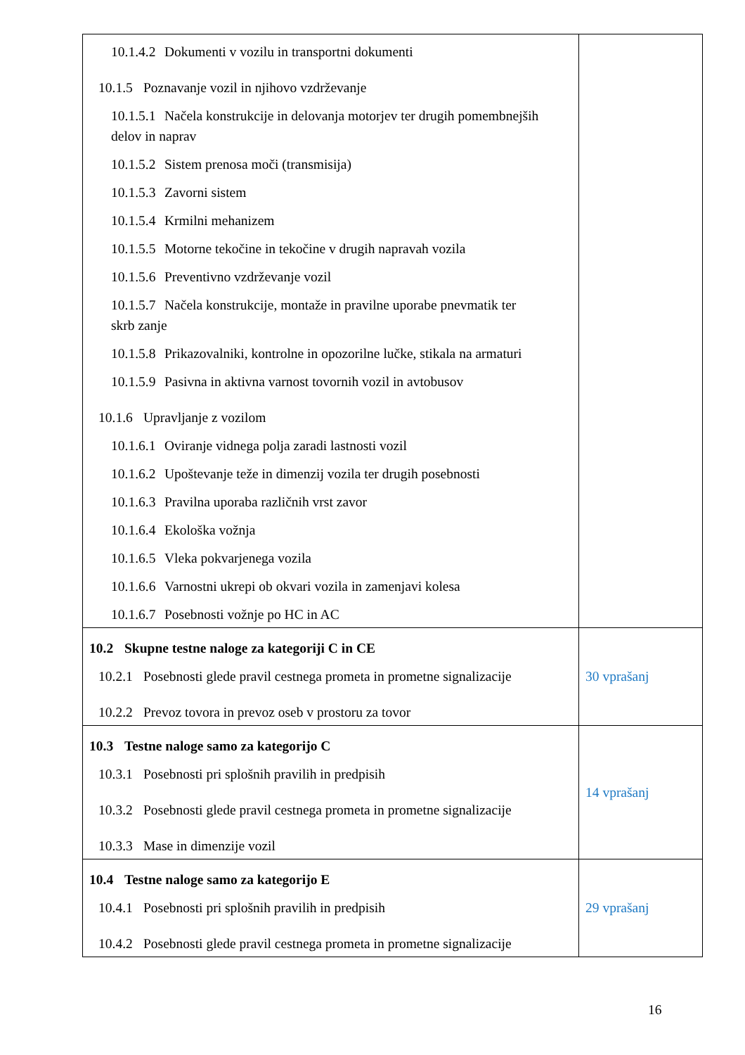| 10.1.4.2 Dokumenti v vozilu in transportni dokumenti 10.1.5 Poznavanje vozil in njihovo vzdrževanje 10.1.5.1 Načela konstrukcije in delovanja motorjev ter drugih pomembnejših delov in naprav 10.1.5.2 Sistem prenosa moči (transmisija) 10.1.5.3 Zavorni sistem 10.1.5.4 Krmilni mehanizem 10.1.5.5 Motorne tekočine in tekočine v drugih napravah vozila 10.1.5.6 Preventivno vzdrževanje vozil 10.1.5.7 Načela konstrukcije, montaže in pravilne uporabe pnevmatik ter skrb zanje 10.1.5.8 Prikazovalniki, kontrolne in opozorilne lučke, stikala na armaturi 10.1.5.9 Pasivna in aktivna varnost tovornih vozil in avtobusov 10.1.6 Upravljanje z vozilom 10.1.6.1 Oviranje vidnega polja zaradi lastnosti vozil 10.1.6.2 Upoštevanje teže in dimenzij vozila ter drugih posebnosti 10.1.6.3 Pravilna uporaba različnih vrst zavor 10.1.6.4 Ekološka vožnja 10.1.6.5 Vleka pokvarjenega vozila 10.1.6.6 Varnostni ukrepi ob okvari vozila in zamenjavi kolesa 10.1.6.7 Posebnosti vožnje po HC in AC | |
| 10.2 Skupne testne naloge za kategoriji C in CE 10.2.1 Posebnosti glede pravil cestnega prometa in prometne signalizacije 10.2.2 Prevoz tovora in prevoz oseb v prostoru za tovor | 30 vprašanj |
| 10.3 Testne naloge samo za kategorijo C 10.3.1 Posebnosti pri splošnih pravilih in predpisih 10.3.2 Posebnosti glede pravil cestnega prometa in prometne signalizacije 10.3.3 Mase in dimenzije vozil | 14 vprašanj |
| 10.4 Testne naloge samo za kategorijo E 10.4.1 Posebnosti pri splošnih pravilih in predpisih 10.4.2 Posebnosti glede pravil cestnega prometa in prometne signalizacije | 29 vprašanj |
16